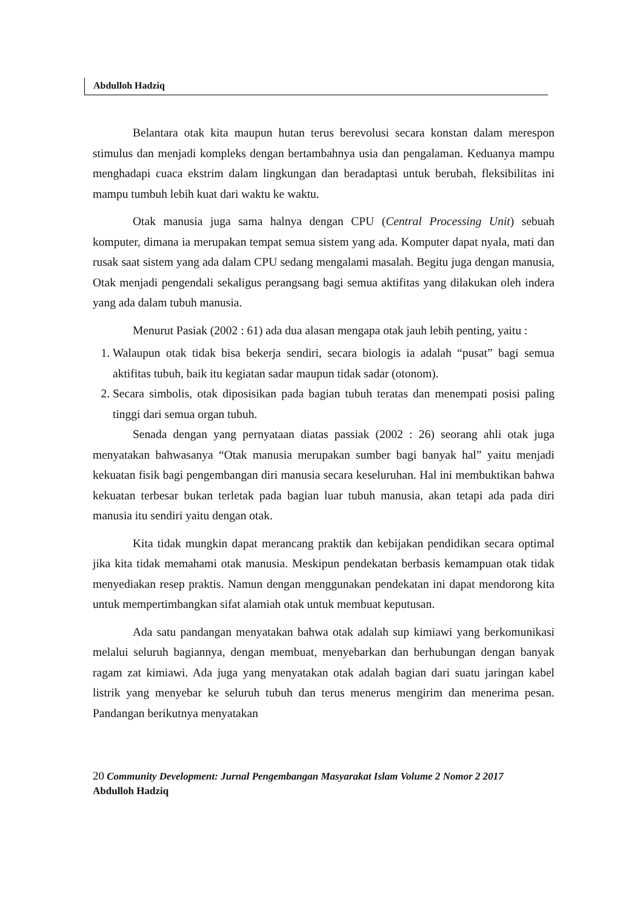Abdulloh Hadziq
Belantara otak kita maupun hutan terus berevolusi secara konstan dalam merespon stimulus dan menjadi kompleks dengan bertambahnya usia dan pengalaman. Keduanya mampu menghadapi cuaca ekstrim dalam lingkungan dan beradaptasi untuk berubah, fleksibilitas ini mampu tumbuh lebih kuat dari waktu ke waktu.
Otak manusia juga sama halnya dengan CPU (Central Processing Unit) sebuah komputer, dimana ia merupakan tempat semua sistem yang ada. Komputer dapat nyala, mati dan rusak saat sistem yang ada dalam CPU sedang mengalami masalah. Begitu juga dengan manusia, Otak menjadi pengendali sekaligus perangsang bagi semua aktifitas yang dilakukan oleh indera yang ada dalam tubuh manusia.
Menurut Pasiak (2002 : 61) ada dua alasan mengapa otak jauh lebih penting, yaitu :
1. Walaupun otak tidak bisa bekerja sendiri, secara biologis ia adalah “pusat” bagi semua aktifitas tubuh, baik itu kegiatan sadar maupun tidak sadar (otonom).
2. Secara simbolis, otak diposisikan pada bagian tubuh teratas dan menempati posisi paling tinggi dari semua organ tubuh.
Senada dengan yang pernyataan diatas passiak (2002 : 26) seorang ahli otak juga menyatakan bahwasanya “Otak manusia merupakan sumber bagi banyak hal” yaitu menjadi kekuatan fisik bagi pengembangan diri manusia secara keseluruhan. Hal ini membuktikan bahwa kekuatan terbesar bukan terletak pada bagian luar tubuh manusia, akan tetapi ada pada diri manusia itu sendiri yaitu dengan otak.
Kita tidak mungkin dapat merancang praktik dan kebijakan pendidikan secara optimal jika kita tidak memahami otak manusia. Meskipun pendekatan berbasis kemampuan otak tidak menyediakan resep praktis. Namun dengan menggunakan pendekatan ini dapat mendorong kita untuk mempertimbangkan sifat alamiah otak untuk membuat keputusan.
Ada satu pandangan menyatakan bahwa otak adalah sup kimiawi yang berkomunikasi melalui seluruh bagiannya, dengan membuat, menyebarkan dan berhubungan dengan banyak ragam zat kimiawi. Ada juga yang menyatakan otak adalah bagian dari suatu jaringan kabel listrik yang menyebar ke seluruh tubuh dan terus menerus mengirim dan menerima pesan. Pandangan berikutnya menyatakan
20 Community Development: Jurnal Pengembangan Masyarakat Islam Volume 2 Nomor 2 2017
Abdulloh Hadziq